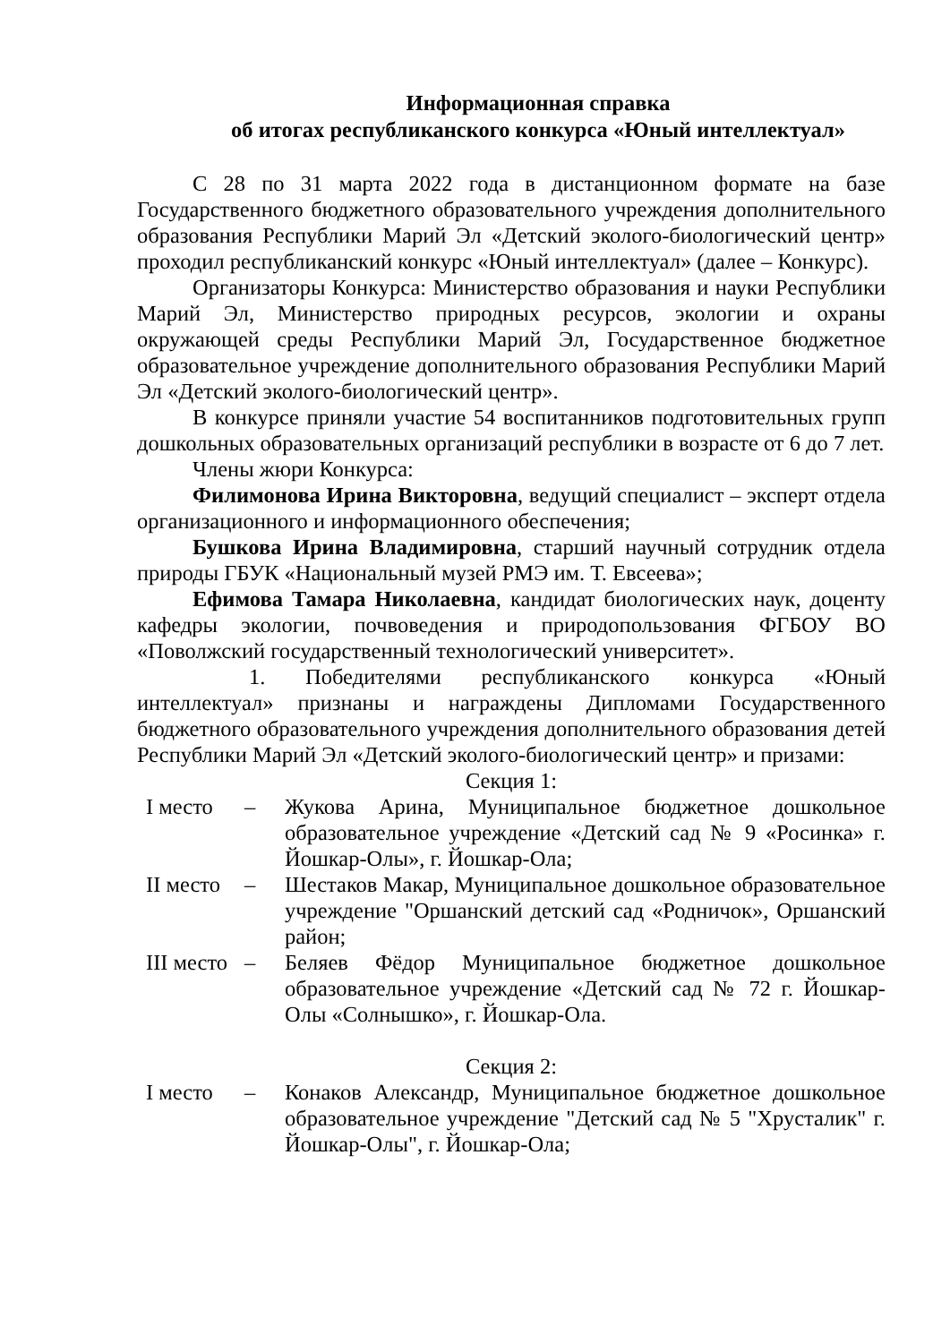Информационная справка
об итогах республиканского конкурса «Юный интеллектуал»
С 28 по 31 марта 2022 года в дистанционном формате на базе Государственного бюджетного образовательного учреждения дополнительного образования Республики Марий Эл «Детский эколого-биологический центр» проходил республиканский конкурс «Юный интеллектуал» (далее – Конкурс).
Организаторы Конкурса: Министерство образования и науки Республики Марий Эл, Министерство природных ресурсов, экологии и охраны окружающей среды Республики Марий Эл, Государственное бюджетное образовательное учреждение дополнительного образования Республики Марий Эл «Детский эколого-биологический центр».
В конкурсе приняли участие 54 воспитанников подготовительных групп дошкольных образовательных организаций республики в возрасте от 6 до 7 лет.
Члены жюри Конкурса:
Филимонова Ирина Викторовна, ведущий специалист – эксперт отдела организационного и информационного обеспечения;
Бушкова Ирина Владимировна, старший научный сотрудник отдела природы ГБУК «Национальный музей РМЭ им. Т. Евсеева»;
Ефимова Тамара Николаевна, кандидат биологических наук, доценту кафедры экологии, почвоведения и природопользования ФГБОУ ВО «Поволжский государственный технологический университет».
1. Победителями республиканского конкурса «Юный интеллектуал» признаны и награждены Дипломами Государственного бюджетного образовательного учреждения дополнительного образования детей Республики Марий Эл «Детский эколого-биологический центр» и призами:
Секция 1:
| I место | – | Жукова Арина, Муниципальное бюджетное дошкольное образовательное учреждение «Детский сад № 9 «Росинка» г. Йошкар-Олы», г. Йошкар-Ола; |
| II место | – | Шестаков Макар, Муниципальное дошкольное образовательное учреждение "Оршанский детский сад «Родничок», Оршанский район; |
| III место | – | Беляев Фёдор Муниципальное бюджетное дошкольное образовательное учреждение «Детский сад № 72 г. Йошкар-Олы «Солнышко», г. Йошкар-Ола. |
Секция 2:
| I место | – | Конаков Александр, Муниципальное бюджетное дошкольное образовательное учреждение "Детский сад № 5 "Хрусталик" г. Йошкар-Олы", г. Йошкар-Ола; |